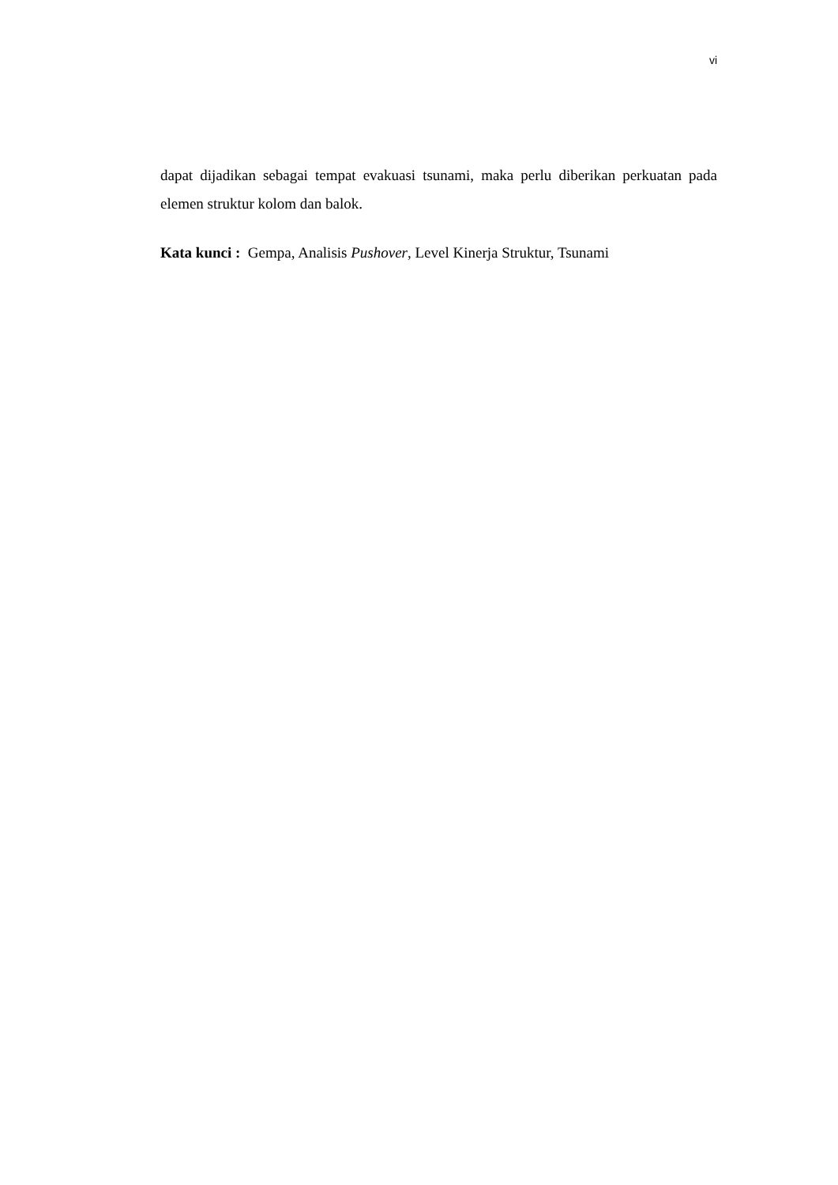vi
dapat dijadikan sebagai tempat evakuasi tsunami, maka perlu diberikan perkuatan pada elemen struktur kolom dan balok.
Kata kunci : Gempa, Analisis Pushover, Level Kinerja Struktur, Tsunami